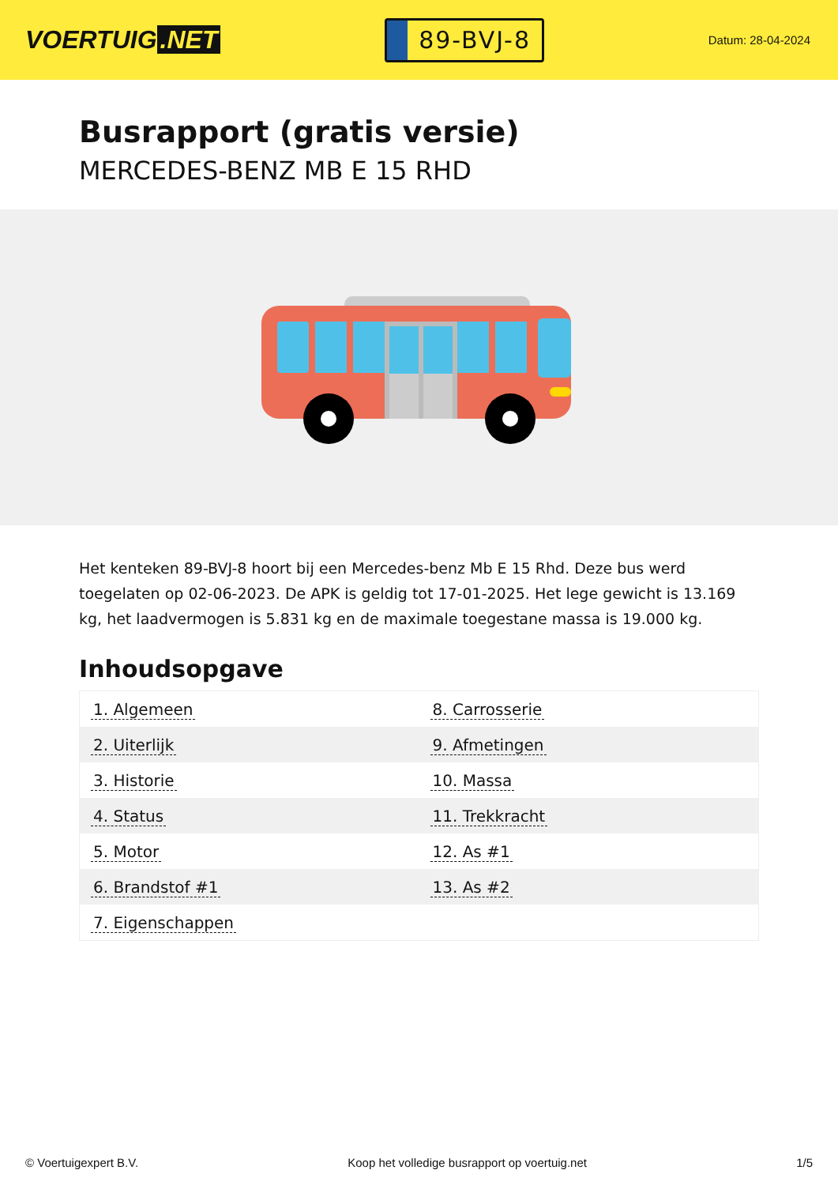VOERTUIG.NET
89-BVJ-8
Datum: 28-04-2024
Busrapport (gratis versie)
MERCEDES-BENZ MB E 15 RHD
Het kenteken 89-BVJ-8 hoort bij een Mercedes-benz Mb E 15 Rhd. Deze bus werd toegelaten op 02-06-2023. De APK is geldig tot 17-01-2025. Het lege gewicht is 13.169 kg, het laadvermogen is 5.831 kg en de maximale toegestane massa is 19.000 kg.
Inhoudsopgave
| 1. Algemeen | 8. Carrosserie |
| 2. Uiterlijk | 9. Afmetingen |
| 3. Historie | 10. Massa |
| 4. Status | 11. Trekkracht |
| 5. Motor | 12. As #1 |
| 6. Brandstof #1 | 13. As #2 |
| 7. Eigenschappen | |
© Voertuigexpert B.V. Koop het volledige busrapport op voertuig.net 1/5